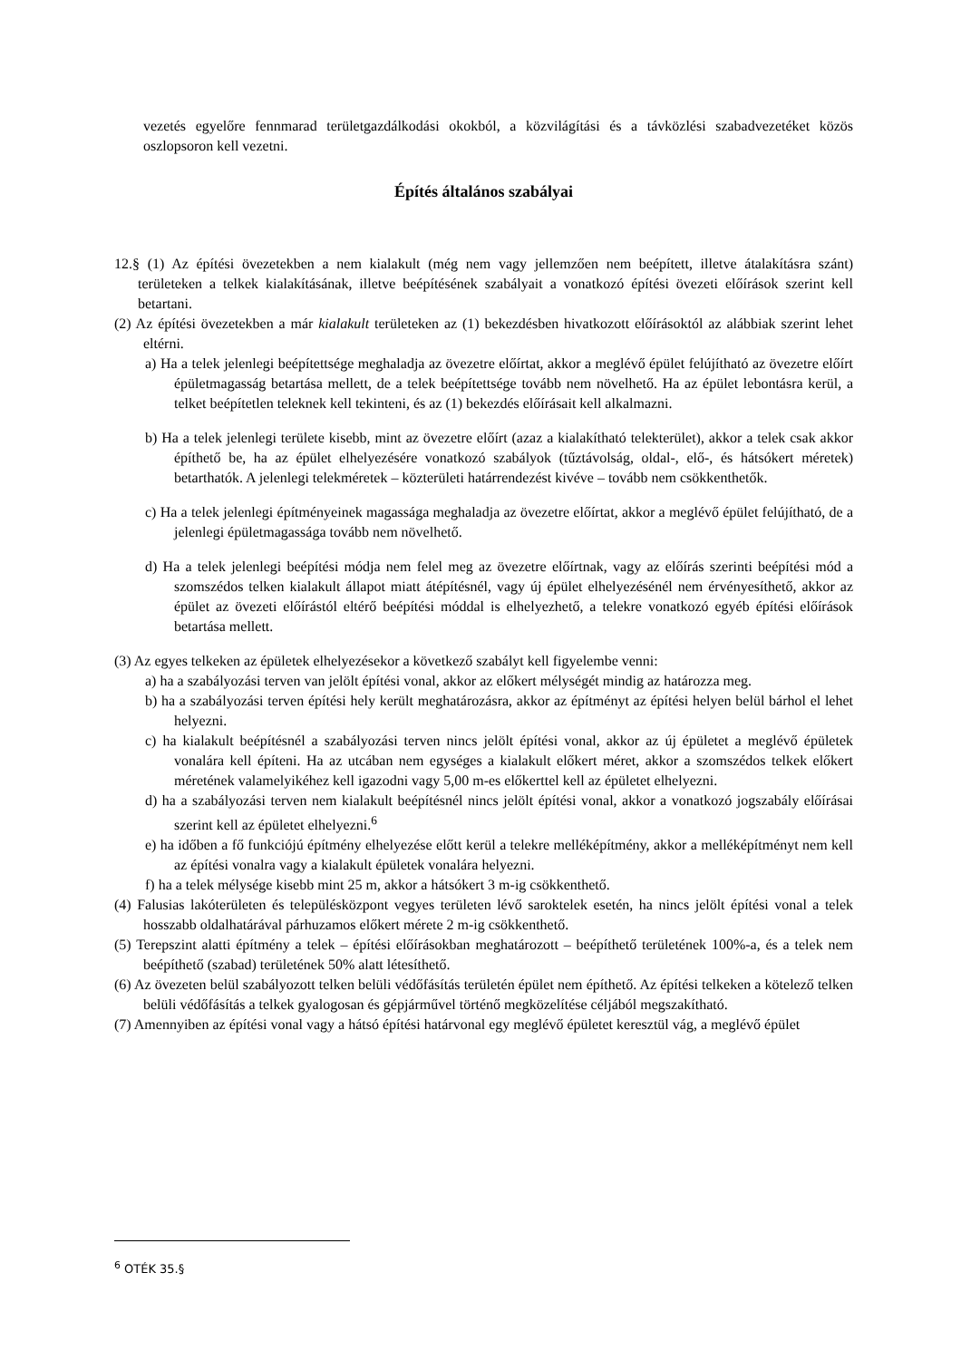vezetés egyelőre fennmarad területgazdálkodási okokból, a közvilágítási és a távközlési szabadvezetéket közös oszlopsoron kell vezetni.
Építés általános szabályai
12.§ (1) Az építési övezetekben a nem kialakult (még nem vagy jellemzően nem beépített, illetve átalakításra szánt) területeken a telkek kialakításának, illetve beépítésének szabályait a vonatkozó építési övezeti előírások szerint kell betartani.
(2) Az építési övezetekben a már kialakult területeken az (1) bekezdésben hivatkozott előírásoktól az alábbiak szerint lehet eltérni.
a) Ha a telek jelenlegi beépítettsége meghaladja az övezetre előírtat, akkor a meglévő épület felújítható az övezetre előírt épületmagasság betartása mellett, de a telek beépítettsége tovább nem növelhető. Ha az épület lebontásra kerül, a telket beépítetlen teleknek kell tekinteni, és az (1) bekezdés előírásait kell alkalmazni.
b) Ha a telek jelenlegi területe kisebb, mint az övezetre előírt (azaz a kialakítható telekterület), akkor a telek csak akkor építhető be, ha az épület elhelyezésére vonatkozó szabályok (tűztávolság, oldal-, elő-, és hátsókert méretek) betarthatók. A jelenlegi telekméretek – közterületi határrendezést kivéve – tovább nem csökkenthetők.
c) Ha a telek jelenlegi építményeinek magassága meghaladja az övezetre előírtat, akkor a meglévő épület felújítható, de a jelenlegi épületmagassága tovább nem növelhető.
d) Ha a telek jelenlegi beépítési módja nem felel meg az övezetre előírtnak, vagy az előírás szerinti beépítési mód a szomszédos telken kialakult állapot miatt átépítésnél, vagy új épület elhelyezésénél nem érvényesíthető, akkor az épület az övezeti előírástól eltérő beépítési móddal is elhelyezhető, a telekre vonatkozó egyéb építési előírások betartása mellett.
(3) Az egyes telkeken az épületek elhelyezésekor a következő szabályt kell figyelembe venni:
a) ha a szabályozási terven van jelölt építési vonal, akkor az előkert mélységét mindig az határozza meg.
b) ha a szabályozási terven építési hely került meghatározásra, akkor az építményt az építési helyen belül bárhol el lehet helyezni.
c) ha kialakult beépítésnél a szabályozási terven nincs jelölt építési vonal, akkor az új épületet a meglévő épületek vonalára kell építeni. Ha az utcában nem egységes a kialakult előkert méret, akkor a szomszédos telkek előkert méretének valamelyikéhez kell igazodni vagy 5,00 m-es előkerttel kell az épületet elhelyezni.
d) ha a szabályozási terven nem kialakult beépítésnél nincs jelölt építési vonal, akkor a vonatkozó jogszabály előírásai szerint kell az épületet elhelyezni.<sup>6</sup>
e) ha időben a fő funkciójú építmény elhelyezése előtt kerül a telekre melléképítmény, akkor a melléképítményt nem kell az építési vonalra vagy a kialakult épületek vonalára helyezni.
f) ha a telek mélysége kisebb mint 25 m, akkor a hátsókert 3 m-ig csökkenthető.
(4) Falusias lakóterületen és településközpont vegyes területen lévő saroktelek esetén, ha nincs jelölt építési vonal a telek hosszabb oldalhatárával párhuzamos előkert mérete 2 m-ig csökkenthető.
(5) Terepszint alatti építmény a telek – építési előírásokban meghatározott – beépíthető területének 100%-a, és a telek nem beépíthető (szabad) területének 50% alatt létesíthető.
(6) Az övezeten belül szabályozott telken belüli védőfásítás területén épület nem építhető. Az építési telkeken a kötelező telken belüli védőfásítás a telkek gyalogosan és gépjárművel történő megközelítése céljából megszakítható.
(7) Amennyiben az építési vonal vagy a hátsó építési határvonal egy meglévő épületet keresztül vág, a meglévő épület
<sup>6</sup> OTÉK 35.§